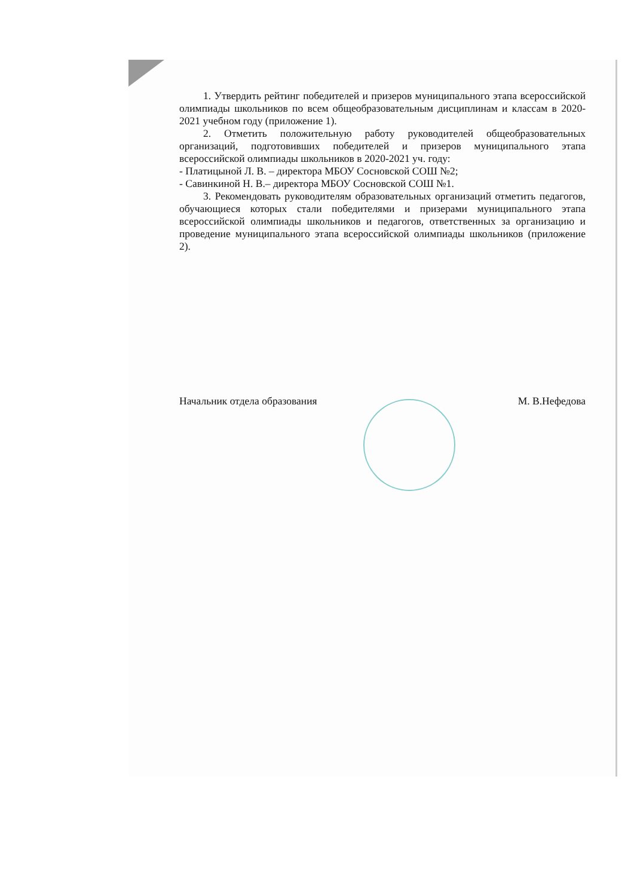1. Утвердить рейтинг победителей и призеров муниципального этапа всероссийской олимпиады школьников по всем общеобразовательным дисциплинам и классам в 2020-2021 учебном году (приложение 1).
2. Отметить положительную работу руководителей общеобразовательных организаций, подготовивших победителей и призеров муниципального этапа всероссийской олимпиады школьников в 2020-2021 уч. году:
- Платицыной Л. В. – директора МБОУ Сосновской СОШ №2;
- Савинкиной Н. В.– директора МБОУ Сосновской СОШ №1.
3. Рекомендовать руководителям образовательных организаций отметить педагогов, обучающиеся которых стали победителями и призерами муниципального этапа всероссийской олимпиады школьников и педагогов, ответственных за организацию и проведение муниципального этапа всероссийской олимпиады школьников (приложение 2).
Начальник отдела образования М. В.Нефедова